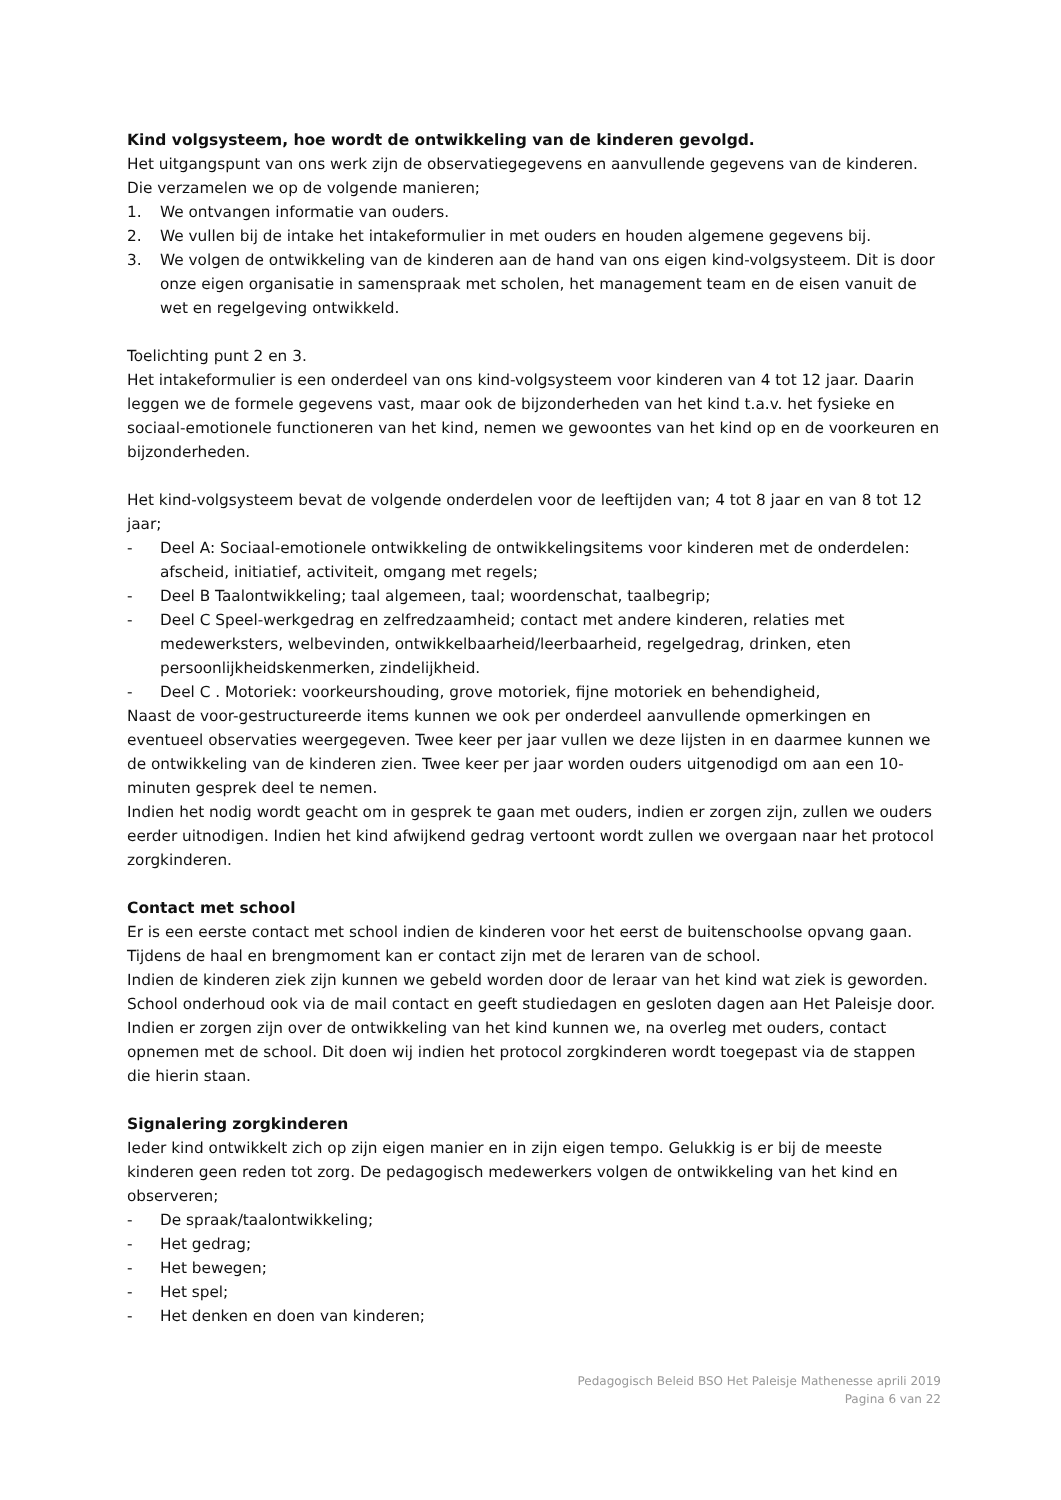Kind volgsysteem, hoe wordt de ontwikkeling van de kinderen gevolgd.
Het uitgangspunt van ons werk zijn de observatiegegevens en aanvullende gegevens van de kinderen. Die verzamelen we op de volgende manieren;
1. We ontvangen informatie van ouders.
2. We vullen bij de intake het intakeformulier in met ouders en houden algemene gegevens bij.
3. We volgen de ontwikkeling van de kinderen aan de hand van ons eigen kind-volgsysteem. Dit is door onze eigen organisatie in samenspraak met scholen, het management team en de eisen vanuit de wet en regelgeving ontwikkeld.
Toelichting punt 2 en 3.
Het intakeformulier is een onderdeel van ons kind-volgsysteem voor kinderen van 4 tot 12 jaar. Daarin leggen we de formele gegevens vast, maar ook de bijzonderheden van het kind t.a.v. het fysieke en sociaal-emotionele functioneren van het kind, nemen we gewoontes van het kind op en de voorkeuren en bijzonderheden.
Het kind-volgsysteem bevat de volgende onderdelen voor de leeftijden van; 4 tot 8 jaar en van 8 tot 12 jaar;
- Deel A: Sociaal-emotionele ontwikkeling de ontwikkelingsitems voor kinderen met de onderdelen: afscheid, initiatief, activiteit, omgang met regels;
- Deel B Taalontwikkeling; taal algemeen, taal; woordenschat, taalbegrip;
- Deel C Speel-werkgedrag en zelfredzaamheid; contact met andere kinderen, relaties met medewerksters, welbevinden, ontwikkelbaarheid/leerbaarheid, regelgedrag, drinken, eten persoonlijkheidskenmerken, zindelijkheid.
- Deel C . Motoriek: voorkeurshouding, grove motoriek, fijne motoriek en behendigheid,
Naast de voor-gestructureerde items kunnen we ook per onderdeel aanvullende opmerkingen en eventueel observaties weergegeven. Twee keer per jaar vullen we deze lijsten in en daarmee kunnen we de ontwikkeling van de kinderen zien. Twee keer per jaar worden ouders uitgenodigd om aan een 10-minuten gesprek deel te nemen.
Indien het nodig wordt geacht om in gesprek te gaan met ouders, indien er zorgen zijn, zullen we ouders eerder uitnodigen. Indien het kind afwijkend gedrag vertoont wordt zullen we overgaan naar het protocol zorgkinderen.
Contact met school
Er is een eerste contact met school indien de kinderen voor het eerst de buitenschoolse opvang gaan. Tijdens de haal en brengmoment kan er contact zijn met de leraren van de school.
Indien de kinderen ziek zijn kunnen we gebeld worden door de leraar van het kind wat ziek is geworden. School onderhoud ook via de mail contact en geeft studiedagen en gesloten dagen aan Het Paleisje door.
Indien er zorgen zijn over de ontwikkeling van het kind kunnen we, na overleg met ouders, contact opnemen met de school. Dit doen wij indien het protocol zorgkinderen wordt toegepast via de stappen die hierin staan.
Signalering zorgkinderen
Ieder kind ontwikkelt zich op zijn eigen manier en in zijn eigen tempo. Gelukkig is er bij de meeste kinderen geen reden tot zorg. De pedagogisch medewerkers volgen de ontwikkeling van het kind en observeren;
- De spraak/taalontwikkeling;
- Het gedrag;
- Het bewegen;
- Het spel;
- Het denken en doen van kinderen;
Pedagogisch Beleid BSO Het Paleisje Mathenesse aprili 2019
Pagina 6 van 22